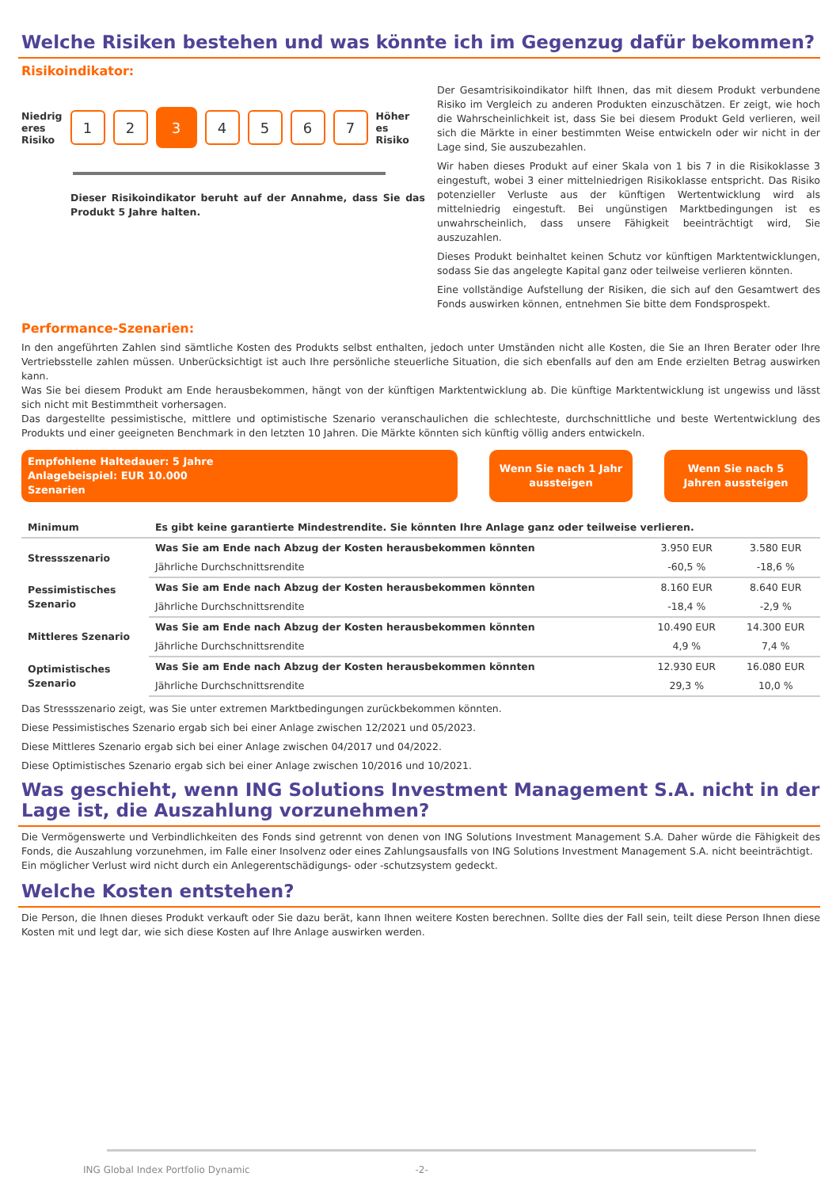Welche Risiken bestehen und was könnte ich im Gegenzug dafür bekommen?
Risikoindikator:
Niedrig
eres
Risiko
1 2
3
4 5 6 7
Höher
es
Risiko
Dieser Risikoindikator beruht auf der Annahme, dass Sie das Produkt 5 Jahre halten.
Der Gesamtrisikoindikator hilft Ihnen, das mit diesem Produkt verbundene Risiko im Vergleich zu anderen Produkten einzuschätzen. Er zeigt, wie hoch die Wahrscheinlichkeit ist, dass Sie bei diesem Produkt Geld verlieren, weil sich die Märkte in einer bestimmten Weise entwickeln oder wir nicht in der Lage sind, Sie auszubezahlen.
Wir haben dieses Produkt auf einer Skala von 1 bis 7 in die Risikoklasse 3 eingestuft, wobei 3 einer mittelniedrigen Risikoklasse entspricht. Das Risiko potenzieller Verluste aus der künftigen Wertentwicklung wird als mittelniedrig eingestuft. Bei ungünstigen Marktbedingungen ist es unwahrscheinlich, dass unsere Fähigkeit beeinträchtigt wird, Sie auszuzahlen.
Dieses Produkt beinhaltet keinen Schutz vor künftigen Marktentwicklungen, sodass Sie das angelegte Kapital ganz oder teilweise verlieren könnten.
Eine vollständige Aufstellung der Risiken, die sich auf den Gesamtwert des Fonds auswirken können, entnehmen Sie bitte dem Fondsprospekt.
Performance-Szenarien:
In den angeführten Zahlen sind sämtliche Kosten des Produkts selbst enthalten, jedoch unter Umständen nicht alle Kosten, die Sie an Ihren Berater oder Ihre Vertriebsstelle zahlen müssen. Unberücksichtigt ist auch Ihre persönliche steuerliche Situation, die sich ebenfalls auf den am Ende erzielten Betrag auswirken kann.
Was Sie bei diesem Produkt am Ende herausbekommen, hängt von der künftigen Marktentwicklung ab. Die künftige Marktentwicklung ist ungewiss und lässt sich nicht mit Bestimmtheit vorhersagen.
Das dargestellte pessimistische, mittlere und optimistische Szenario veranschaulichen die schlechteste, durchschnittliche und beste Wertentwicklung des Produkts und einer geeigneten Benchmark in den letzten 10 Jahren. Die Märkte könnten sich künftig völlig anders entwickeln.
Empfohlene Haltedauer: 5 Jahre
Anlagebeispiel: EUR 10.000
Szenarien
Wenn Sie nach 1 Jahr aussteigen
Wenn Sie nach 5 Jahren aussteigen
| Minimum | Es gibt keine garantierte Mindestrendite. Sie könnten Ihre Anlage ganz oder teilweise verlieren. | | |
| Stressszenario | Was Sie am Ende nach Abzug der Kosten herausbekommen könnten | 3.950 EUR | 3.580 EUR |
| | Jährliche Durchschnittsrendite | -60,5 % | -18,6 % |
| Pessimistisches Szenario | Was Sie am Ende nach Abzug der Kosten herausbekommen könnten | 8.160 EUR | 8.640 EUR |
| | Jährliche Durchschnittsrendite | -18,4 % | -2,9 % |
| Mittleres Szenario | Was Sie am Ende nach Abzug der Kosten herausbekommen könnten | 10.490 EUR | 14.300 EUR |
| | Jährliche Durchschnittsrendite | 4,9 % | 7,4 % |
| Optimistisches Szenario | Was Sie am Ende nach Abzug der Kosten herausbekommen könnten | 12.930 EUR | 16.080 EUR |
| | Jährliche Durchschnittsrendite | 29,3 % | 10,0 % |
Das Stressszenario zeigt, was Sie unter extremen Marktbedingungen zurückbekommen könnten.
Diese Pessimistisches Szenario ergab sich bei einer Anlage zwischen 12/2021 und 05/2023.
Diese Mittleres Szenario ergab sich bei einer Anlage zwischen 04/2017 und 04/2022.
Diese Optimistisches Szenario ergab sich bei einer Anlage zwischen 10/2016 und 10/2021.
Was geschieht, wenn ING Solutions Investment Management S.A. nicht in der Lage ist, die Auszahlung vorzunehmen?
Die Vermögenswerte und Verbindlichkeiten des Fonds sind getrennt von denen von ING Solutions Investment Management S.A. Daher würde die Fähigkeit des Fonds, die Auszahlung vorzunehmen, im Falle einer Insolvenz oder eines Zahlungsausfalls von ING Solutions Investment Management S.A. nicht beeinträchtigt.
Ein möglicher Verlust wird nicht durch ein Anlegerentschädigungs- oder -schutzsystem gedeckt.
Welche Kosten entstehen?
Die Person, die Ihnen dieses Produkt verkauft oder Sie dazu berät, kann Ihnen weitere Kosten berechnen. Sollte dies der Fall sein, teilt diese Person Ihnen diese Kosten mit und legt dar, wie sich diese Kosten auf Ihre Anlage auswirken werden.
ING Global Index Portfolio Dynamic -2-